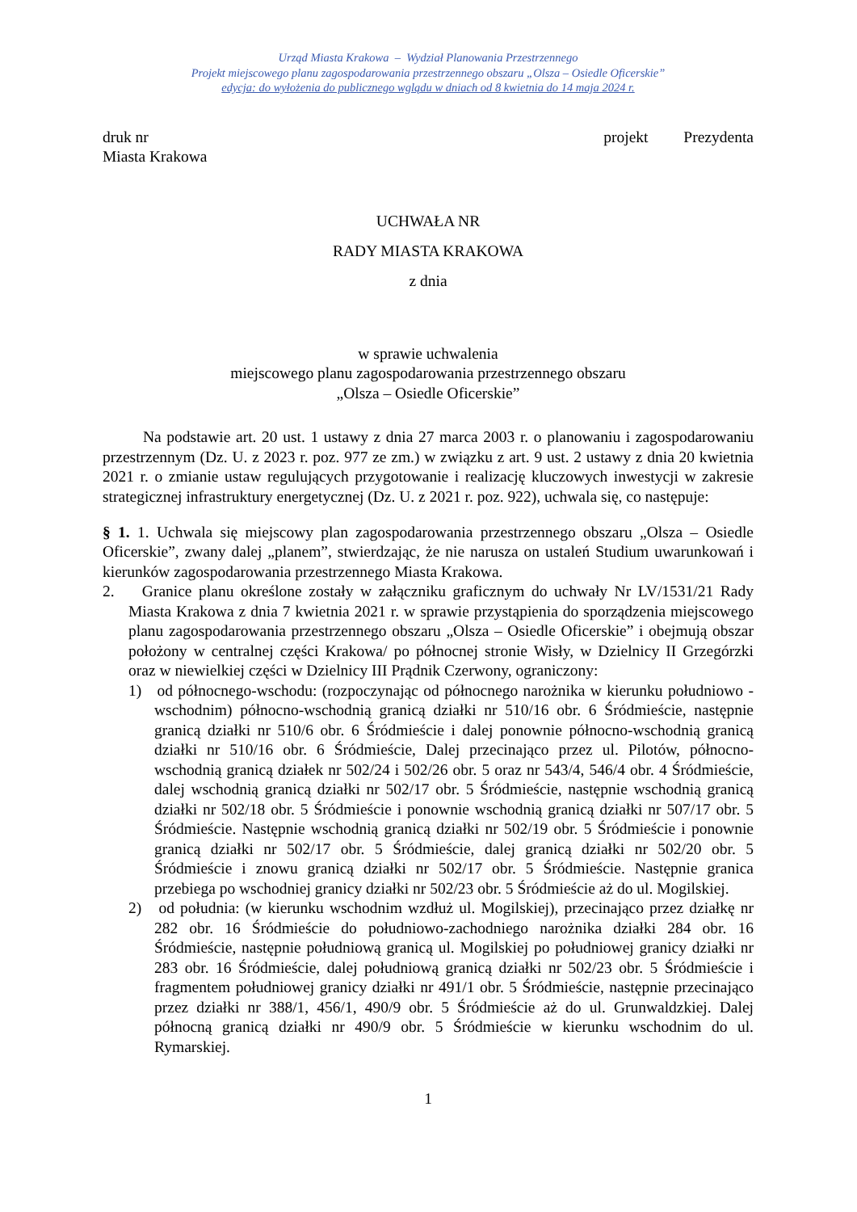Urząd Miasta Krakowa – Wydział Planowania Przestrzennego
Projekt miejscowego planu zagospodarowania przestrzennego obszaru „Olsza – Osiedle Oficerskie”
edycja: do wyłożenia do publicznego wglądu w dniach od 8 kwietnia do 14 maja 2024 r.
druk nr projekt Prezydenta
Miasta Krakowa
UCHWAŁA NR
RADY MIASTA KRAKOWA
z dnia
w sprawie uchwalenia
miejscowego planu zagospodarowania przestrzennego obszaru
„Olsza – Osiedle Oficerskie”
Na podstawie art. 20 ust. 1 ustawy z dnia 27 marca 2003 r. o planowaniu i zagospodarowaniu przestrzennym (Dz. U. z 2023 r. poz. 977 ze zm.) w związku z art. 9 ust. 2 ustawy z dnia 20 kwietnia 2021 r. o zmianie ustaw regulujących przygotowanie i realizację kluczowych inwestycji w zakresie strategicznej infrastruktury energetycznej (Dz. U. z 2021 r. poz. 922), uchwala się, co następuje:
§ 1. 1. Uchwala się miejscowy plan zagospodarowania przestrzennego obszaru „Olsza – Osiedle Oficerskie”, zwany dalej „planem”, stwierdzając, że nie narusza on ustaleń Studium uwarunkowań i kierunków zagospodarowania przestrzennego Miasta Krakowa.
2. Granice planu określone zostały w załączniku graficznym do uchwały Nr LV/1531/21 Rady Miasta Krakowa z dnia 7 kwietnia 2021 r. w sprawie przystąpienia do sporządzenia miejscowego planu zagospodarowania przestrzennego obszaru „Olsza – Osiedle Oficerskie” i obejmują obszar położony w centralnej części Krakowa/ po północnej stronie Wisły, w Dzielnicy II Grzegórzki oraz w niewielkiej części w Dzielnicy III Prądnik Czerwony, ograniczony:
1) od północnego-wschodu: (rozpoczynając od północnego narożnika w kierunku południowo - wschodnim) północno-wschodnią granicą działki nr 510/16 obr. 6 Śródmieście, następnie granicą działki nr 510/6 obr. 6 Śródmieście i dalej ponownie północno-wschodnią granicą działki nr 510/16 obr. 6 Śródmieście, Dalej przecinająco przez ul. Pilotów, północno-wschodnią granicą działek nr 502/24 i 502/26 obr. 5 oraz nr 543/4, 546/4 obr. 4 Śródmieście, dalej wschodnią granicą działki nr 502/17 obr. 5 Śródmieście, następnie wschodnią granicą działki nr 502/18 obr. 5 Śródmieście i ponownie wschodnią granicą działki nr 507/17 obr. 5 Śródmieście. Następnie wschodnią granicą działki nr 502/19 obr. 5 Śródmieście i ponownie granicą działki nr 502/17 obr. 5 Śródmieście, dalej granicą działki nr 502/20 obr. 5 Śródmieście i znowu granicą działki nr 502/17 obr. 5 Śródmieście. Następnie granica przebiega po wschodniej granicy działki nr 502/23 obr. 5 Śródmieście aż do ul. Mogilskiej.
2) od południa: (w kierunku wschodnim wzdłuż ul. Mogilskiej), przecinająco przez działkę nr 282 obr. 16 Śródmieście do południowo-zachodniego narożnika działki 284 obr. 16 Śródmieście, następnie południową granicą ul. Mogilskiej po południowej granicy działki nr 283 obr. 16 Śródmieście, dalej południową granicą działki nr 502/23 obr. 5 Śródmieście i fragmentem południowej granicy działki nr 491/1 obr. 5 Śródmieście, następnie przecinająco przez działki nr 388/1, 456/1, 490/9 obr. 5 Śródmieście aż do ul. Grunwaldzkiej. Dalej północną granicą działki nr 490/9 obr. 5 Śródmieście w kierunku wschodnim do ul. Rymarskiej.
1